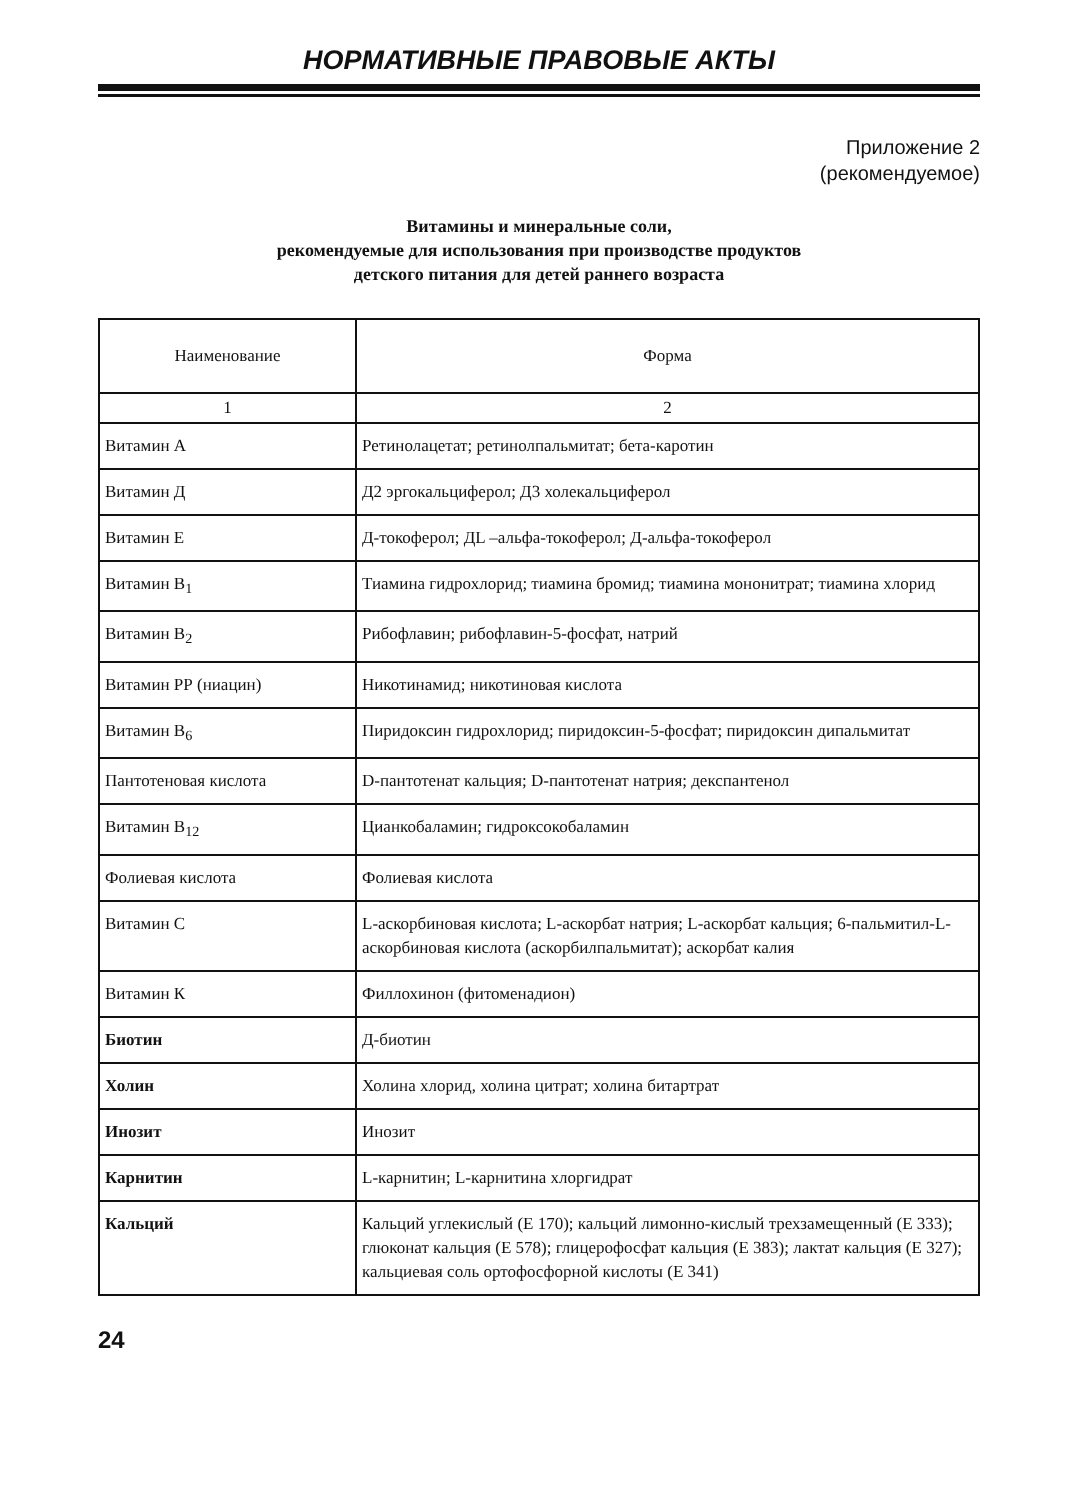НОРМАТИВНЫЕ ПРАВОВЫЕ АКТЫ
Приложение 2
(рекомендуемое)
Витамины и минеральные соли,
рекомендуемые для использования при производстве продуктов
детского питания для детей раннего возраста
| Наименование | Форма |
| --- | --- |
| 1 | 2 |
| Витамин А | Ретинолацетат; ретинолпальмитат; бета-каротин |
| Витамин Д | Д2 эргокальциферол; Д3 холекальциферол |
| Витамин Е | Д-токоферол; ДL –альфа-токоферол; Д-альфа-токоферол |
| Витамин В<sub>1</sub> | Тиамина гидрохлорид; тиамина бромид; тиамина мононитрат; тиамина хлорид |
| Витамин В<sub>2</sub> | Рибофлавин; рибофлавин-5-фосфат, натрий |
| Витамин РР (ниацин) | Никотинамид; никотиновая кислота |
| Витамин В<sub>6</sub> | Пиридоксин гидрохлорид; пиридоксин-5-фосфат; пиридоксин дипальмитат |
| Пантотеновая кислота | D-пантотенат кальция; D-пантотенат натрия; декспантенол |
| Витамин В<sub>12</sub> | Цианкобаламин; гидроксокобаламин |
| Фолиевая кислота | Фолиевая кислота |
| Витамин С | L-аскорбиновая кислота; L-аскорбат натрия; L-аскорбат кальция; 6-пальмитил-L-аскорбиновая кислота (аскорбилпальмитат); аскорбат калия |
| Витамин К | Филлохинон (фитоменадион) |
| Биотин | Д-биотин |
| Холин | Холина хлорид, холина цитрат; холина битартрат |
| Инозит | Инозит |
| Карнитин | L-карнитин; L-карнитина хлоргидрат |
| Кальций | Кальций углекислый (Е 170); кальций лимонно-кислый трехзамещенный (Е 333); глюконат кальция (Е 578); глицерофосфат кальция (Е 383); лактат кальция (Е 327); кальциевая соль ортофосфорной кислоты (Е 341) |
24